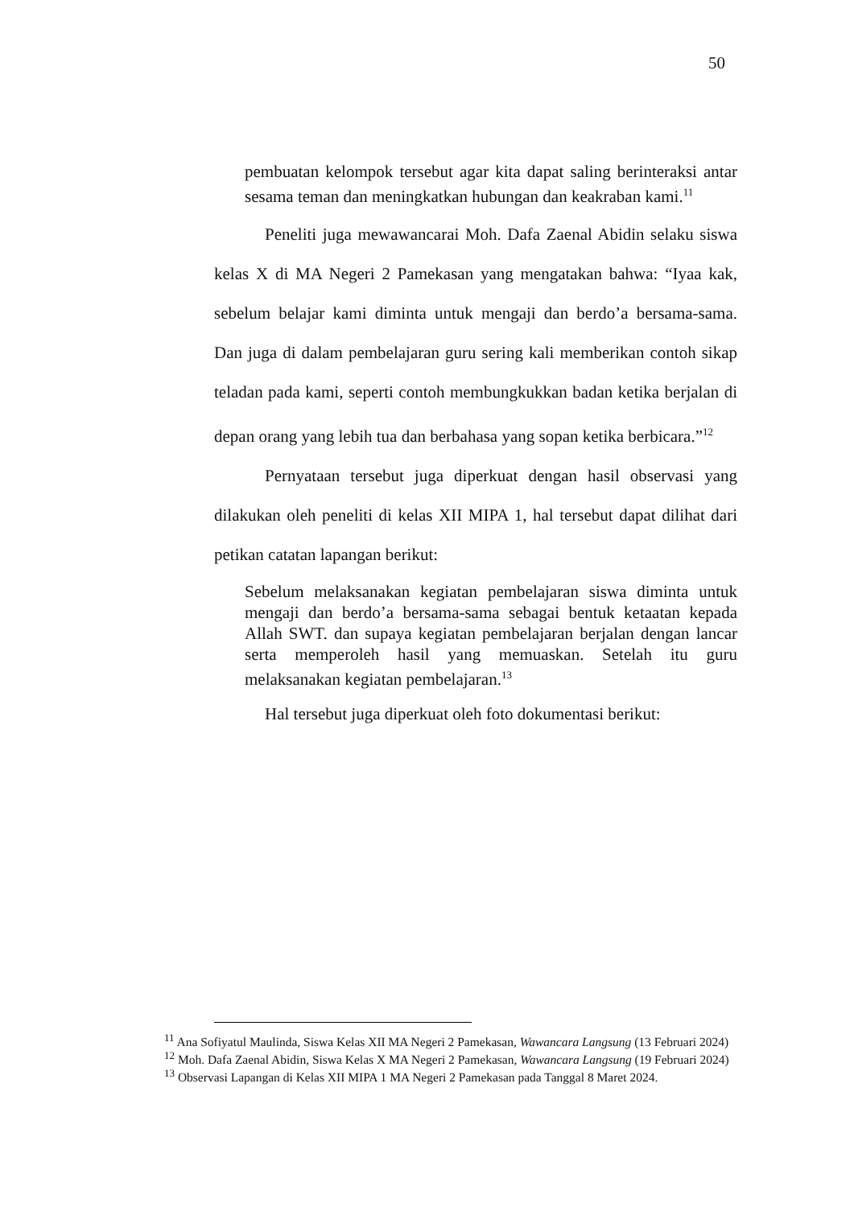50
pembuatan kelompok tersebut agar kita dapat saling berinteraksi antar sesama teman dan meningkatkan hubungan dan keakraban kami.<sup>11</sup>
Peneliti juga mewawancarai Moh. Dafa Zaenal Abidin selaku siswa kelas X di MA Negeri 2 Pamekasan yang mengatakan bahwa: “Iyaa kak, sebelum belajar kami diminta untuk mengaji dan berdo’a bersama-sama. Dan juga di dalam pembelajaran guru sering kali memberikan contoh sikap teladan pada kami, seperti contoh membungkukkan badan ketika berjalan di depan orang yang lebih tua dan berbahasa yang sopan ketika berbicara.”<sup>12</sup>
Pernyataan tersebut juga diperkuat dengan hasil observasi yang dilakukan oleh peneliti di kelas XII MIPA 1, hal tersebut dapat dilihat dari petikan catatan lapangan berikut:
Sebelum melaksanakan kegiatan pembelajaran siswa diminta untuk mengaji dan berdo’a bersama-sama sebagai bentuk ketaatan kepada Allah SWT. dan supaya kegiatan pembelajaran berjalan dengan lancar serta memperoleh hasil yang memuaskan. Setelah itu guru melaksanakan kegiatan pembelajaran.<sup>13</sup>
Hal tersebut juga diperkuat oleh foto dokumentasi berikut:
<sup>11</sup> Ana Sofiyatul Maulinda, Siswa Kelas XII MA Negeri 2 Pamekasan, Wawancara Langsung (13 Februari 2024)
<sup>12</sup> Moh. Dafa Zaenal Abidin, Siswa Kelas X MA Negeri 2 Pamekasan, Wawancara Langsung (19 Februari 2024)
<sup>13</sup> Observasi Lapangan di Kelas XII MIPA 1 MA Negeri 2 Pamekasan pada Tanggal 8 Maret 2024.